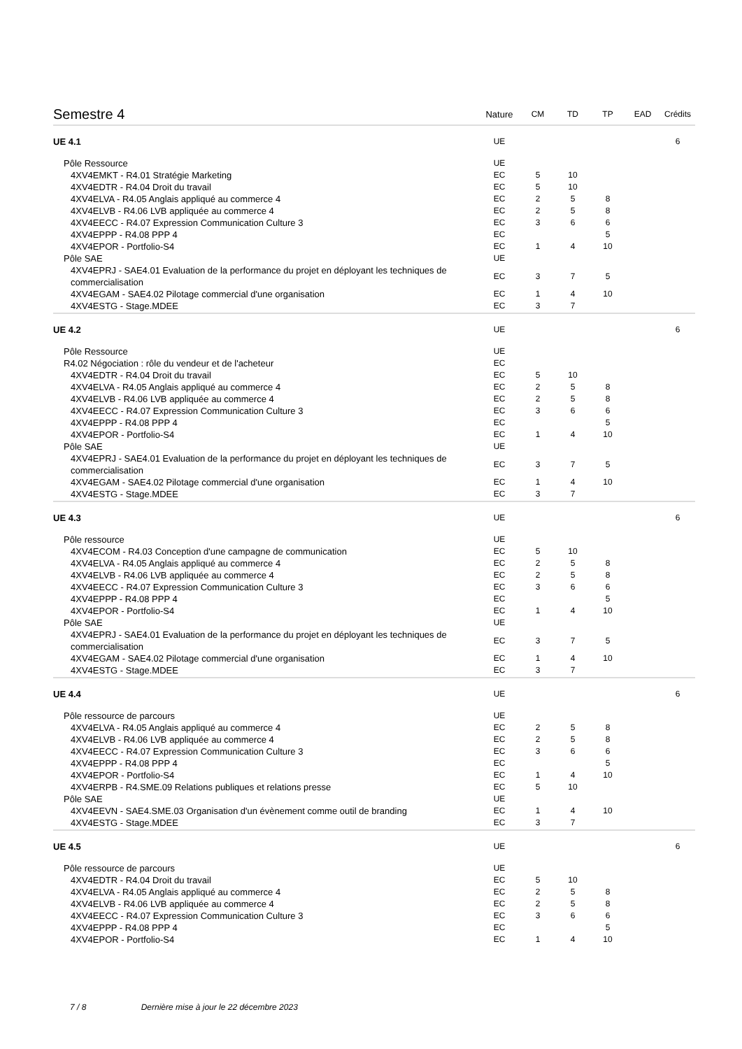| Semestre 4 | Nature | CM | TD | TP | EAD | Crédits |
| --- | --- | --- | --- | --- | --- | --- |
| UE 4.1 | UE | | | | | 6 |
| Pôle Ressource | UE | | | | | |
| 4XV4EMKT - R4.01 Stratégie Marketing | EC | 5 | 10 | | | |
| 4XV4EDTR - R4.04 Droit du travail | EC | 5 | 10 | | | |
| 4XV4ELVA - R4.05 Anglais appliqué au commerce 4 | EC | 2 | 5 | 8 | | |
| 4XV4ELVB - R4.06 LVB appliquée au commerce 4 | EC | 2 | 5 | 8 | | |
| 4XV4EECC - R4.07 Expression Communication Culture 3 | EC | 3 | 6 | 6 | | |
| 4XV4EPPP - R4.08 PPP 4 | EC | | | 5 | | |
| 4XV4EPOR - Portfolio-S4 | EC | 1 | 4 | 10 | | |
| Pôle SAE | UE | | | | | |
| 4XV4EPRJ - SAE4.01 Evaluation de la performance du projet en déployant les techniques de commercialisation | EC | 3 | 7 | 5 | | |
| 4XV4EGAM - SAE4.02 Pilotage commercial d'une organisation | EC | 1 | 4 | 10 | | |
| 4XV4ESTG - Stage.MDEE | EC | 3 | 7 | | | |
| UE 4.2 | UE | | | | | 6 |
| Pôle Ressource | UE | | | | | |
| R4.02 Négociation : rôle du vendeur et de l'acheteur | EC | | | | | |
| 4XV4EDTR - R4.04 Droit du travail | EC | 5 | 10 | | | |
| 4XV4ELVA - R4.05 Anglais appliqué au commerce 4 | EC | 2 | 5 | 8 | | |
| 4XV4ELVB - R4.06 LVB appliquée au commerce 4 | EC | 2 | 5 | 8 | | |
| 4XV4EECC - R4.07 Expression Communication Culture 3 | EC | 3 | 6 | 6 | | |
| 4XV4EPPP - R4.08 PPP 4 | EC | | | 5 | | |
| 4XV4EPOR - Portfolio-S4 | EC | 1 | 4 | 10 | | |
| Pôle SAE | UE | | | | | |
| 4XV4EPRJ - SAE4.01 Evaluation de la performance du projet en déployant les techniques de commercialisation | EC | 3 | 7 | 5 | | |
| 4XV4EGAM - SAE4.02 Pilotage commercial d'une organisation | EC | 1 | 4 | 10 | | |
| 4XV4ESTG - Stage.MDEE | EC | 3 | 7 | | | |
| UE 4.3 | UE | | | | | 6 |
| Pôle ressource | UE | | | | | |
| 4XV4ECOM - R4.03 Conception d'une campagne de communication | EC | 5 | 10 | | | |
| 4XV4ELVA - R4.05 Anglais appliqué au commerce 4 | EC | 2 | 5 | 8 | | |
| 4XV4ELVB - R4.06 LVB appliquée au commerce 4 | EC | 2 | 5 | 8 | | |
| 4XV4EECC - R4.07 Expression Communication Culture 3 | EC | 3 | 6 | 6 | | |
| 4XV4EPPP - R4.08 PPP 4 | EC | | | 5 | | |
| 4XV4EPOR - Portfolio-S4 | EC | 1 | 4 | 10 | | |
| Pôle SAE | UE | | | | | |
| 4XV4EPRJ - SAE4.01 Evaluation de la performance du projet en déployant les techniques de commercialisation | EC | 3 | 7 | 5 | | |
| 4XV4EGAM - SAE4.02 Pilotage commercial d'une organisation | EC | 1 | 4 | 10 | | |
| 4XV4ESTG - Stage.MDEE | EC | 3 | 7 | | | |
| UE 4.4 | UE | | | | | 6 |
| Pôle ressource de parcours | UE | | | | | |
| 4XV4ELVA - R4.05 Anglais appliqué au commerce 4 | EC | 2 | 5 | 8 | | |
| 4XV4ELVB - R4.06 LVB appliquée au commerce 4 | EC | 2 | 5 | 8 | | |
| 4XV4EECC - R4.07 Expression Communication Culture 3 | EC | 3 | 6 | 6 | | |
| 4XV4EPPP - R4.08 PPP 4 | EC | | | 5 | | |
| 4XV4EPOR - Portfolio-S4 | EC | 1 | 4 | 10 | | |
| 4XV4ERPB - R4.SME.09 Relations publiques et relations presse | EC | 5 | 10 | | | |
| Pôle SAE | UE | | | | | |
| 4XV4EEVN - SAE4.SME.03 Organisation d'un évènement comme outil de branding | EC | 1 | 4 | 10 | | |
| 4XV4ESTG - Stage.MDEE | EC | 3 | 7 | | | |
| UE 4.5 | UE | | | | | 6 |
| Pôle ressource de parcours | UE | | | | | |
| 4XV4EDTR - R4.04 Droit du travail | EC | 5 | 10 | | | |
| 4XV4ELVA - R4.05 Anglais appliqué au commerce 4 | EC | 2 | 5 | 8 | | |
| 4XV4ELVB - R4.06 LVB appliquée au commerce 4 | EC | 2 | 5 | 8 | | |
| 4XV4EECC - R4.07 Expression Communication Culture 3 | EC | 3 | 6 | 6 | | |
| 4XV4EPPP - R4.08 PPP 4 | EC | | | 5 | | |
| 4XV4EPOR - Portfolio-S4 | EC | 1 | 4 | 10 | | |
7 / 8 Dernière mise à jour le 22 décembre 2023